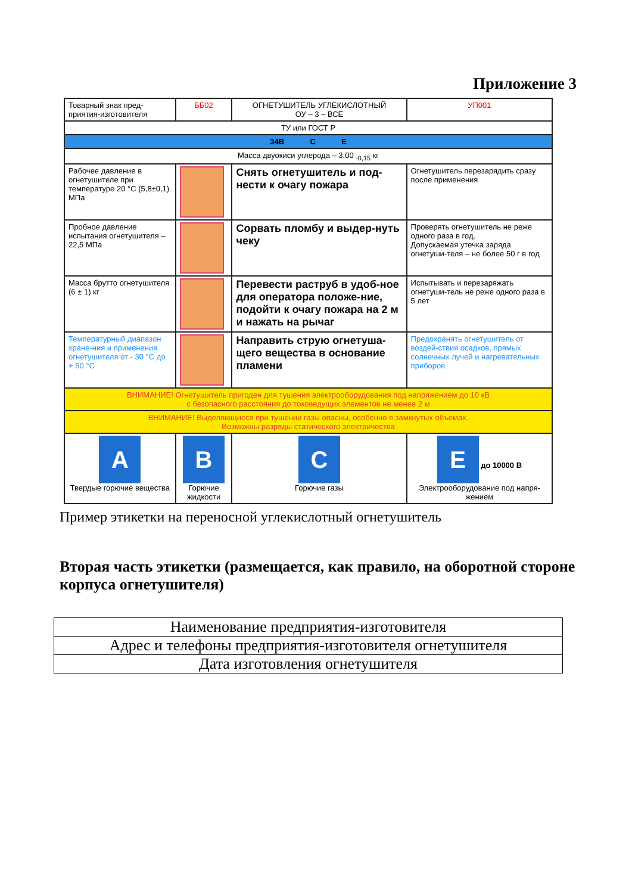Приложение 3
| Товарный знак пред-приятия-изготовителя | ББ02 | ОГНЕТУШИТЕЛЬ УГЛЕКИСЛОТНЫЙ ОУ – 3 – ВСЕ | | УП001 |
| ТУ или ГОСТ Р | | | | |
| 34В С Е | | | | |
| Масса двуокиси углерода – 3,00 <sub>-0,15</sub> кг | | | | |
| Рабочее давление в огнетушителе при температуре 20 °С (5,8±0,1) МПа | | Снять огнетушитель и под-нести к очагу пожара | | Огнетушитель перезарядить сразу после применения |
| Пробное давление испытания огнетушителя – 22,5 МПа | | Сорвать пломбу и выдер-нуть чеку | | Проверять огнетушитель не реже одного раза в год. Допускаемая утечка заряда огнетуши-теля – не более 50 г в год |
| Масса брутто огнетушителя (6 ± 1) кг | | Перевести раструб в удоб-ное для оператора положе-ние, подойти к очагу пожара на 2 м и нажать на рычаг | | Испытывать и перезаряжать огнетуши-тель не реже одного раза в 5 лет |
| Температурный диапазон хране-ния и применения огнетушителя от - 30 °С до + 50 °С | | Направить струю огнетуша-щего вещества в основание пламени | | Предохранять огнетушитель от воздей-ствия осадков, прямых солнечных лучей и нагревательных приборов |
| ВНИМАНИЕ! Огнетушитель пригоден для тушения электрооборудования под напряжением до 10 кВ с безопасного расстояния до токоведущих элементов не менее 2 м | | | | |
| ВНИМАНИЕ! Выделяющиеся при тушении газы опасны, особенно в замкнутых объемах. Возможны разряды статического электричества | | | | |
| A Твердые горючие вещества | B Горючие жидкости | | C Горючие газы | E до 10000 В Электрооборудование под напря-жением |
Пример этикетки на переносной углекислотный огнетушитель
Вторая часть этикетки (размещается, как правило, на оборотной стороне корпуса огнетушителя)
| Наименование предприятия-изготовителя |
| Адрес и телефоны предприятия-изготовителя огнетушителя |
| Дата изготовления огнетушителя |